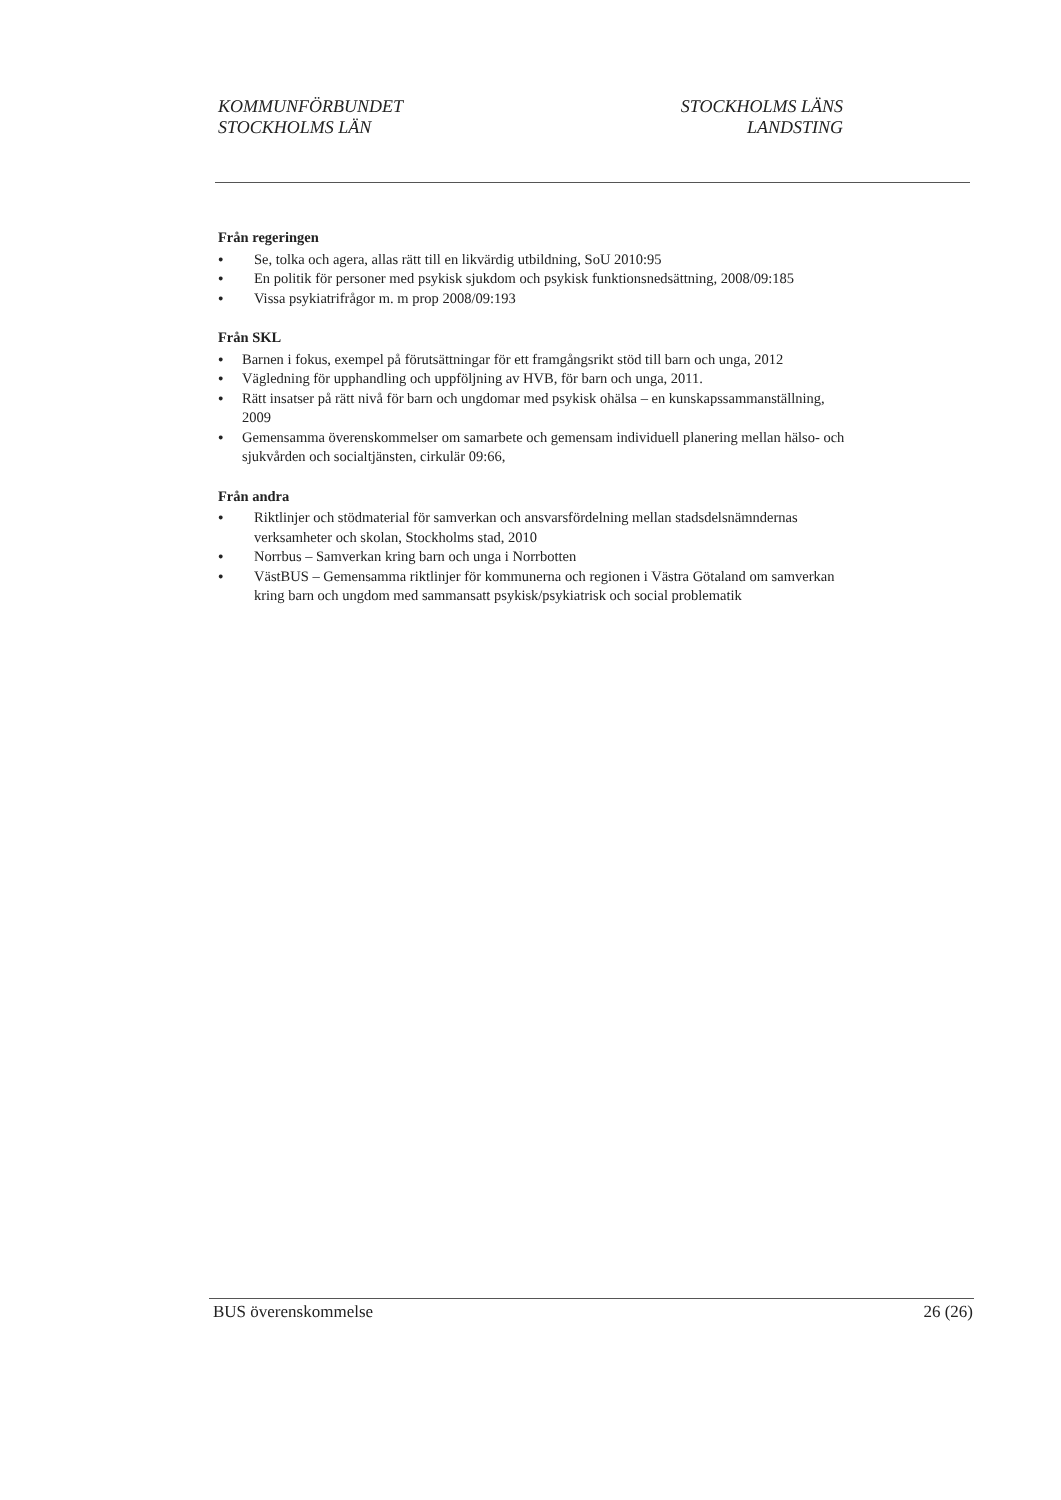KOMMUNFÖRBUNDET
STOCKHOLMS LÄN
STOCKHOLMS LÄNS
LANDSTING
Från regeringen
● Se, tolka och agera, allas rätt till en likvärdig utbildning, SoU 2010:95
● En politik för personer med psykisk sjukdom och psykisk funktionsnedsättning, 2008/09:185
● Vissa psykiatrifrågor m. m prop 2008/09:193
Från SKL
● Barnen i fokus, exempel på förutsättningar för ett framgångsrikt stöd till barn och unga, 2012
● Vägledning för upphandling och uppföljning av HVB, för barn och unga, 2011.
● Rätt insatser på rätt nivå för barn och ungdomar med psykisk ohälsa – en kunskapssammanställning, 2009
● Gemensamma överenskommelser om samarbete och gemensam individuell planering mellan hälso- och sjukvården och socialtjänsten, cirkulär 09:66,
Från andra
● Riktlinjer och stödmaterial för samverkan och ansvarsfördelning mellan stadsdelsnämndernas verksamheter och skolan, Stockholms stad, 2010
● Norrbus – Samverkan kring barn och unga i Norrbotten
● VästBUS – Gemensamma riktlinjer för kommunerna och regionen i Västra Götaland om samverkan kring barn och ungdom med sammansatt psykisk/psykiatrisk och social problematik
BUS överenskommelse 26 (26)